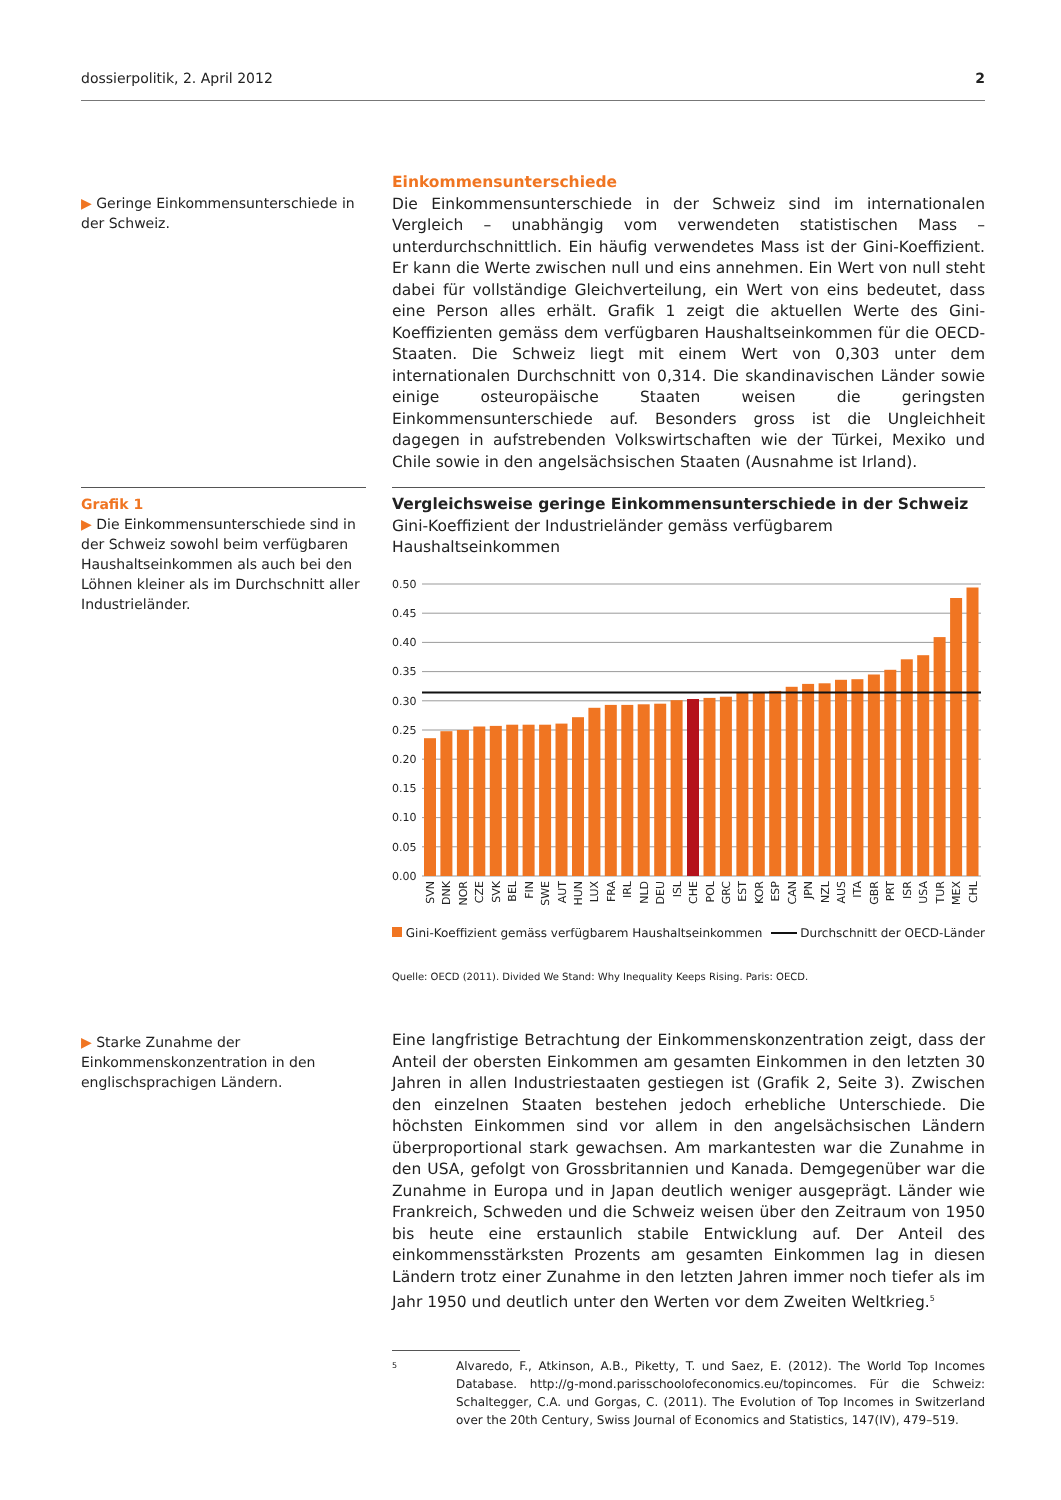dossierpolitik, 2. April 2012 2
▶ Geringe Einkommensunterschiede in der Schweiz.
Einkommensunterschiede
Die Einkommensunterschiede in der Schweiz sind im internationalen Vergleich – unabhängig vom verwendeten statistischen Mass – unterdurchschnittlich. Ein häufig verwendetes Mass ist der Gini-Koeffizient. Er kann die Werte zwischen null und eins annehmen. Ein Wert von null steht dabei für vollständige Gleichverteilung, ein Wert von eins bedeutet, dass eine Person alles erhält. Grafik 1 zeigt die aktuellen Werte des Gini-Koeffizienten gemäss dem verfügbaren Haushaltseinkommen für die OECD-Staaten. Die Schweiz liegt mit einem Wert von 0,303 unter dem internationalen Durchschnitt von 0,314. Die skandinavischen Länder sowie einige osteuropäische Staaten weisen die geringsten Einkommensunterschiede auf. Besonders gross ist die Ungleichheit dagegen in aufstrebenden Volkswirtschaften wie der Türkei, Mexiko und Chile sowie in den angelsächsischen Staaten (Ausnahme ist Irland).
Grafik 1
▶ Die Einkommensunterschiede sind in der Schweiz sowohl beim verfügbaren Haushaltseinkommen als auch bei den Löhnen kleiner als im Durchschnitt aller Industrieländer.
Vergleichsweise geringe Einkommensunterschiede in der Schweiz
Gini-Koeffizient der Industrieländer gemäss verfügbarem
Haushaltseinkommen
0.50
0.45
0.40
0.35
0.30
0.25
0.20
0.15
0.10
0.05
0.00
SVN
DNK
NOR
CZE
SVK
BEL
FIN
SWE
AUT
HUN
LUX
FRA
IRL
NLD
DEU
ISL
CHE
POL
GRC
EST
KOR
ESP
CAN
JPN
NZL
AUS
ITA
GBR
PRT
ISR
USA
TUR
MEX
CHL
Gini-Koeffizient gemäss verfügbarem Haushaltseinkommen Durchschnitt der OECD-Länder
Quelle: OECD (2011). Divided We Stand: Why Inequality Keeps Rising. Paris: OECD.
▶ Starke Zunahme der Einkommenskonzentration in den englischsprachigen Ländern.
Eine langfristige Betrachtung der Einkommenskonzentration zeigt, dass der Anteil der obersten Einkommen am gesamten Einkommen in den letzten 30 Jahren in allen Industriestaaten gestiegen ist (Grafik 2, Seite 3). Zwischen den einzelnen Staaten bestehen jedoch erhebliche Unterschiede. Die höchsten Einkommen sind vor allem in den angelsächsischen Ländern überproportional stark gewachsen. Am markantesten war die Zunahme in den USA, gefolgt von Grossbritannien und Kanada. Demgegenüber war die Zunahme in Europa und in Japan deutlich weniger ausgeprägt. Länder wie Frankreich, Schweden und die Schweiz weisen über den Zeitraum von 1950 bis heute eine erstaunlich stabile Entwicklung auf. Der Anteil des einkommensstärksten Prozents am gesamten Einkommen lag in diesen Ländern trotz einer Zunahme in den letzten Jahren immer noch tiefer als im Jahr 1950 und deutlich unter den Werten vor dem Zweiten Weltkrieg.<sup>5</sup>
5 Alvaredo, F., Atkinson, A.B., Piketty, T. und Saez, E. (2012). The World Top Incomes Database. http://g-mond.parisschoolofeconomics.eu/topincomes. Für die Schweiz: Schaltegger, C.A. und Gorgas, C. (2011). The Evolution of Top Incomes in Switzerland over the 20th Century, Swiss Journal of Economics and Statistics, 147(IV), 479–519.